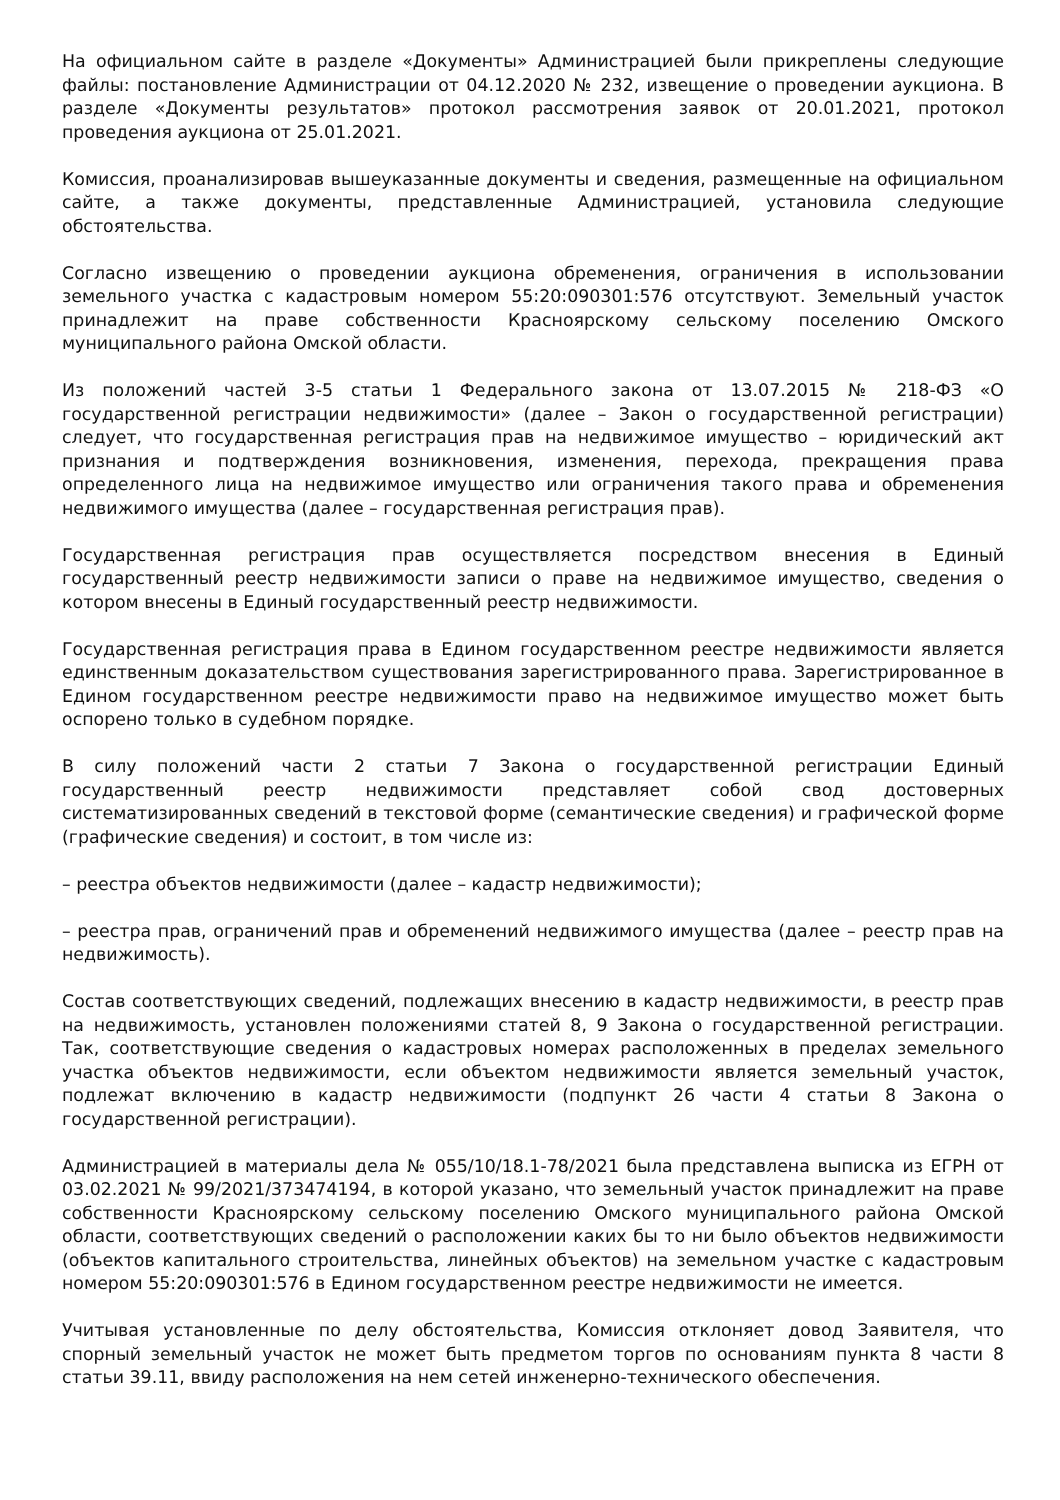На официальном сайте в разделе «Документы» Администрацией были прикреплены следующие файлы: постановление Администрации от 04.12.2020 № 232, извещение о проведении аукциона. В разделе «Документы результатов» протокол рассмотрения заявок от 20.01.2021, протокол проведения аукциона от 25.01.2021.
Комиссия, проанализировав вышеуказанные документы и сведения, размещенные на официальном сайте, а также документы, представленные Администрацией, установила следующие обстоятельства.
Согласно извещению о проведении аукциона обременения, ограничения в использовании земельного участка с кадастровым номером 55:20:090301:576 отсутствуют. Земельный участок принадлежит на праве собственности Красноярскому сельскому поселению Омского муниципального района Омской области.
Из положений частей 3-5 статьи 1 Федерального закона от 13.07.2015 № 218-ФЗ «О государственной регистрации недвижимости» (далее – Закон о государственной регистрации) следует, что государственная регистрация прав на недвижимое имущество – юридический акт признания и подтверждения возникновения, изменения, перехода, прекращения права определенного лица на недвижимое имущество или ограничения такого права и обременения недвижимого имущества (далее – государственная регистрация прав).
Государственная регистрация прав осуществляется посредством внесения в Единый государственный реестр недвижимости записи о праве на недвижимое имущество, сведения о котором внесены в Единый государственный реестр недвижимости.
Государственная регистрация права в Едином государственном реестре недвижимости является единственным доказательством существования зарегистрированного права. Зарегистрированное в Едином государственном реестре недвижимости право на недвижимое имущество может быть оспорено только в судебном порядке.
В силу положений части 2 статьи 7 Закона о государственной регистрации Единый государственный реестр недвижимости представляет собой свод достоверных систематизированных сведений в текстовой форме (семантические сведения) и графической форме (графические сведения) и состоит, в том числе из:
– реестра объектов недвижимости (далее – кадастр недвижимости);
– реестра прав, ограничений прав и обременений недвижимого имущества (далее – реестр прав на недвижимость).
Состав соответствующих сведений, подлежащих внесению в кадастр недвижимости, в реестр прав на недвижимость, установлен положениями статей 8, 9 Закона о государственной регистрации. Так, соответствующие сведения о кадастровых номерах расположенных в пределах земельного участка объектов недвижимости, если объектом недвижимости является земельный участок, подлежат включению в кадастр недвижимости (подпункт 26 части 4 статьи 8 Закона о государственной регистрации).
Администрацией в материалы дела № 055/10/18.1-78/2021 была представлена выписка из ЕГРН от 03.02.2021 № 99/2021/373474194, в которой указано, что земельный участок принадлежит на праве собственности Красноярскому сельскому поселению Омского муниципального района Омской области, соответствующих сведений о расположении каких бы то ни было объектов недвижимости (объектов капитального строительства, линейных объектов) на земельном участке с кадастровым номером 55:20:090301:576 в Едином государственном реестре недвижимости не имеется.
Учитывая установленные по делу обстоятельства, Комиссия отклоняет довод Заявителя, что спорный земельный участок не может быть предметом торгов по основаниям пункта 8 части 8 статьи 39.11, ввиду расположения на нем сетей инженерно-технического обеспечения.